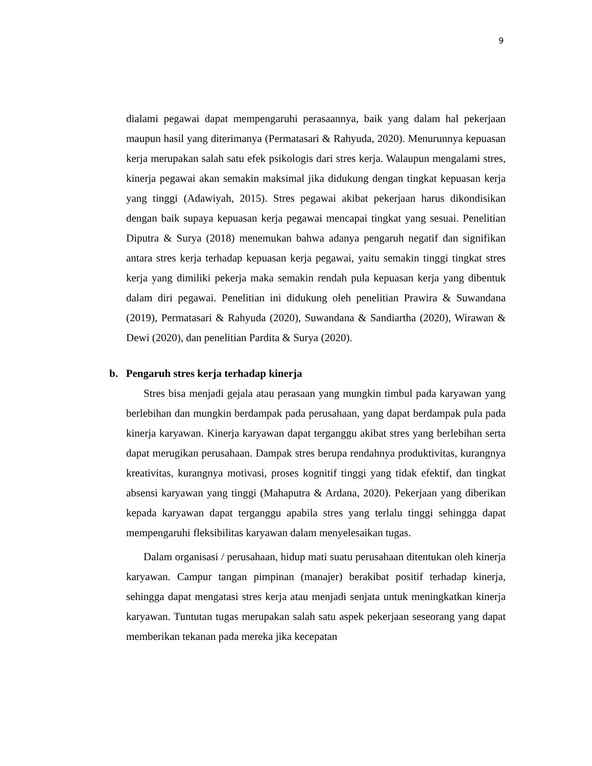9
dialami pegawai dapat mempengaruhi perasaannya, baik yang dalam hal pekerjaan maupun hasil yang diterimanya (Permatasari & Rahyuda, 2020). Menurunnya kepuasan kerja merupakan salah satu efek psikologis dari stres kerja. Walaupun mengalami stres, kinerja pegawai akan semakin maksimal jika didukung dengan tingkat kepuasan kerja yang tinggi (Adawiyah, 2015). Stres pegawai akibat pekerjaan harus dikondisikan dengan baik supaya kepuasan kerja pegawai mencapai tingkat yang sesuai. Penelitian Diputra & Surya (2018) menemukan bahwa adanya pengaruh negatif dan signifikan antara stres kerja terhadap kepuasan kerja pegawai, yaitu semakin tinggi tingkat stres kerja yang dimiliki pekerja maka semakin rendah pula kepuasan kerja yang dibentuk dalam diri pegawai. Penelitian ini didukung oleh penelitian Prawira & Suwandana (2019), Permatasari & Rahyuda (2020), Suwandana & Sandiartha (2020), Wirawan & Dewi (2020), dan penelitian Pardita & Surya (2020).
b. Pengaruh stres kerja terhadap kinerja
Stres bisa menjadi gejala atau perasaan yang mungkin timbul pada karyawan yang berlebihan dan mungkin berdampak pada perusahaan, yang dapat berdampak pula pada kinerja karyawan. Kinerja karyawan dapat terganggu akibat stres yang berlebihan serta dapat merugikan perusahaan. Dampak stres berupa rendahnya produktivitas, kurangnya kreativitas, kurangnya motivasi, proses kognitif tinggi yang tidak efektif, dan tingkat absensi karyawan yang tinggi (Mahaputra & Ardana, 2020). Pekerjaan yang diberikan kepada karyawan dapat terganggu apabila stres yang terlalu tinggi sehingga dapat mempengaruhi fleksibilitas karyawan dalam menyelesaikan tugas.
Dalam organisasi / perusahaan, hidup mati suatu perusahaan ditentukan oleh kinerja karyawan. Campur tangan pimpinan (manajer) berakibat positif terhadap kinerja, sehingga dapat mengatasi stres kerja atau menjadi senjata untuk meningkatkan kinerja karyawan. Tuntutan tugas merupakan salah satu aspek pekerjaan seseorang yang dapat memberikan tekanan pada mereka jika kecepatan